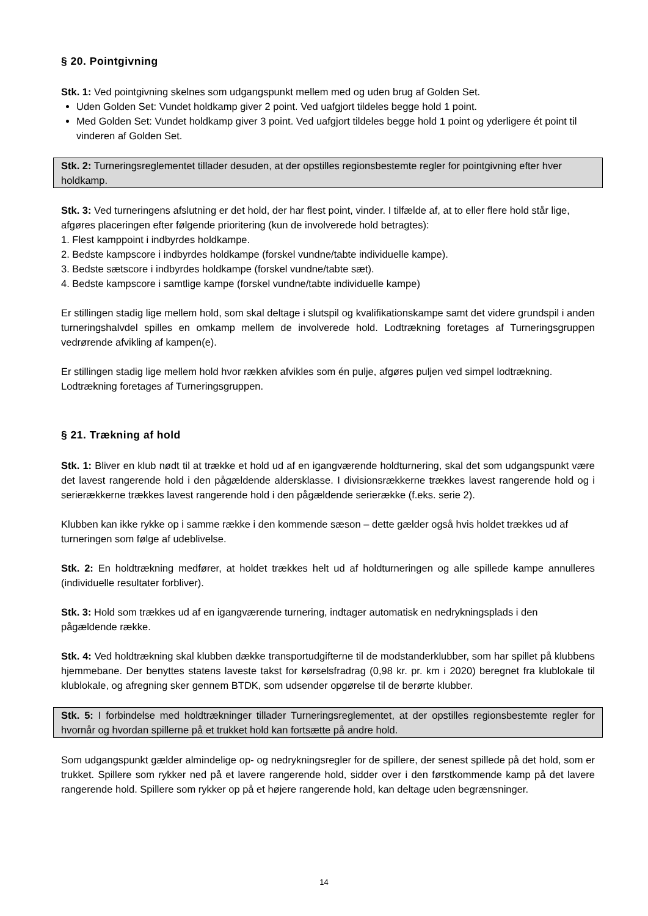§ 20. Pointgivning
Stk. 1: Ved pointgivning skelnes som udgangspunkt mellem med og uden brug af Golden Set.
Uden Golden Set: Vundet holdkamp giver 2 point. Ved uafgjort tildeles begge hold 1 point.
Med Golden Set: Vundet holdkamp giver 3 point. Ved uafgjort tildeles begge hold 1 point og yderligere ét point til vinderen af Golden Set.
Stk. 2: Turneringsreglementet tillader desuden, at der opstilles regionsbestemte regler for pointgivning efter hver holdkamp.
Stk. 3: Ved turneringens afslutning er det hold, der har flest point, vinder. I tilfælde af, at to eller flere hold står lige, afgøres placeringen efter følgende prioritering (kun de involverede hold betragtes):
1. Flest kamppoint i indbyrdes holdkampe.
2. Bedste kampscore i indbyrdes holdkampe (forskel vundne/tabte individuelle kampe).
3. Bedste sætscore i indbyrdes holdkampe (forskel vundne/tabte sæt).
4. Bedste kampscore i samtlige kampe (forskel vundne/tabte individuelle kampe)
Er stillingen stadig lige mellem hold, som skal deltage i slutspil og kvalifikationskampe samt det videre grundspil i anden turneringshalvdel spilles en omkamp mellem de involverede hold. Lodtrækning foretages af Turneringsgruppen vedrørende afvikling af kampen(e).
Er stillingen stadig lige mellem hold hvor rækken afvikles som én pulje, afgøres puljen ved simpel lodtrækning. Lodtrækning foretages af Turneringsgruppen.
§ 21. Trækning af hold
Stk. 1: Bliver en klub nødt til at trække et hold ud af en igangværende holdturnering, skal det som udgangspunkt være det lavest rangerende hold i den pågældende aldersklasse. I divisionsrækkerne trækkes lavest rangerende hold og i serierækkerne trækkes lavest rangerende hold i den pågældende serierække (f.eks. serie 2).
Klubben kan ikke rykke op i samme række i den kommende sæson – dette gælder også hvis holdet trækkes ud af turneringen som følge af udeblivelse.
Stk. 2: En holdtrækning medfører, at holdet trækkes helt ud af holdturneringen og alle spillede kampe annulleres (individuelle resultater forbliver).
Stk. 3: Hold som trækkes ud af en igangværende turnering, indtager automatisk en nedrykningsplads i den pågældende række.
Stk. 4: Ved holdtrækning skal klubben dække transportudgifterne til de modstanderklubber, som har spillet på klubbens hjemmebane. Der benyttes statens laveste takst for kørselsfradrag (0,98 kr. pr. km i 2020) beregnet fra klublokale til klublokale, og afregning sker gennem BTDK, som udsender opgørelse til de berørte klubber.
Stk. 5: I forbindelse med holdtrækninger tillader Turneringsreglementet, at der opstilles regionsbestemte regler for hvornår og hvordan spillerne på et trukket hold kan fortsætte på andre hold.
Som udgangspunkt gælder almindelige op- og nedrykningsregler for de spillere, der senest spillede på det hold, som er trukket. Spillere som rykker ned på et lavere rangerende hold, sidder over i den førstkommende kamp på det lavere rangerende hold. Spillere som rykker op på et højere rangerende hold, kan deltage uden begrænsninger.
14